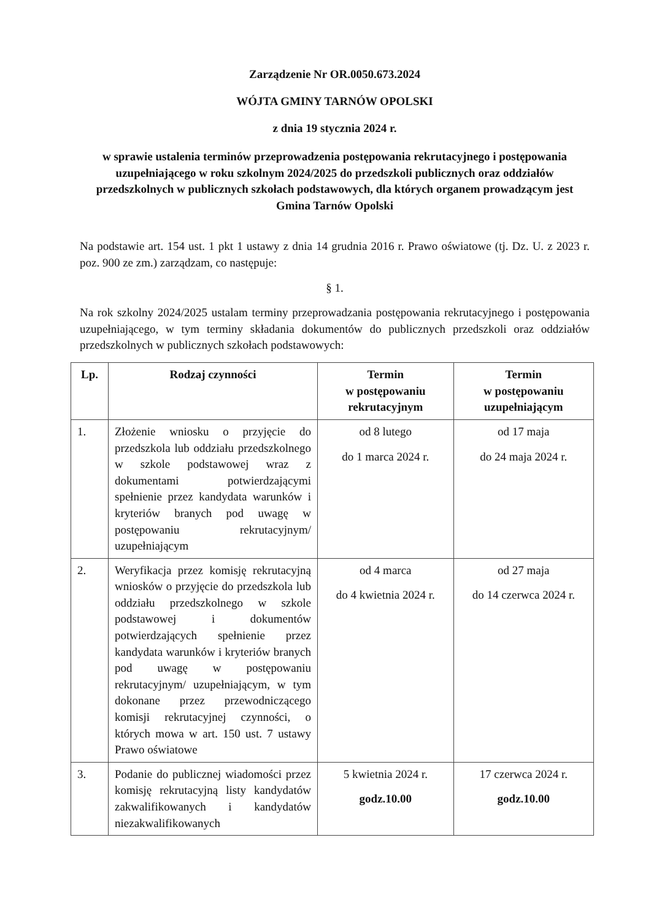Zarządzenie Nr OR.0050.673.2024
WÓJTA GMINY TARNÓW OPOLSKI
z dnia 19 stycznia 2024 r.
w sprawie ustalenia terminów przeprowadzenia postępowania rekrutacyjnego i postępowania uzupełniającego w roku szkolnym 2024/2025 do przedszkoli publicznych oraz oddziałów przedszkolnych w publicznych szkołach podstawowych, dla których organem prowadzącym jest Gmina Tarnów Opolski
Na podstawie art. 154 ust. 1 pkt 1 ustawy z dnia 14 grudnia 2016 r. Prawo oświatowe (tj. Dz. U. z 2023 r. poz. 900 ze zm.) zarządzam, co następuje:
§ 1.
Na rok szkolny 2024/2025 ustalam terminy przeprowadzania postępowania rekrutacyjnego i postępowania uzupełniającego, w tym terminy składania dokumentów do publicznych przedszkoli oraz oddziałów przedszkolnych w publicznych szkołach podstawowych:
| Lp. | Rodzaj czynności | Termin w postępowaniu rekrutacyjnym | Termin w postępowaniu uzupełniającym |
| --- | --- | --- | --- |
| 1. | Złożenie wniosku o przyjęcie do przedszkola lub oddziału przedszkolnego w szkole podstawowej wraz z dokumentami potwierdzającymi spełnienie przez kandydata warunków i kryteriów branych pod uwagę w postępowaniu rekrutacyjnym/ uzupełniającym | od 8 lutego do 1 marca 2024 r. | od 17 maja do 24 maja 2024 r. |
| 2. | Weryfikacja przez komisję rekrutacyjną wniosków o przyjęcie do przedszkola lub oddziału przedszkolnego w szkole podstawowej i dokumentów potwierdzających spełnienie przez kandydata warunków i kryteriów branych pod uwagę w postępowaniu rekrutacyjnym/ uzupełniającym, w tym dokonane przez przewodniczącego komisji rekrutacyjnej czynności, o których mowa w art. 150 ust. 7 ustawy Prawo oświatowe | od 4 marca do 4 kwietnia 2024 r. | od 27 maja do 14 czerwca 2024 r. |
| 3. | Podanie do publicznej wiadomości przez komisję rekrutacyjną listy kandydatów zakwalifikowanych i kandydatów niezakwalifikowanych | 5 kwietnia 2024 r. godz.10.00 | 17 czerwca 2024 r. godz.10.00 |